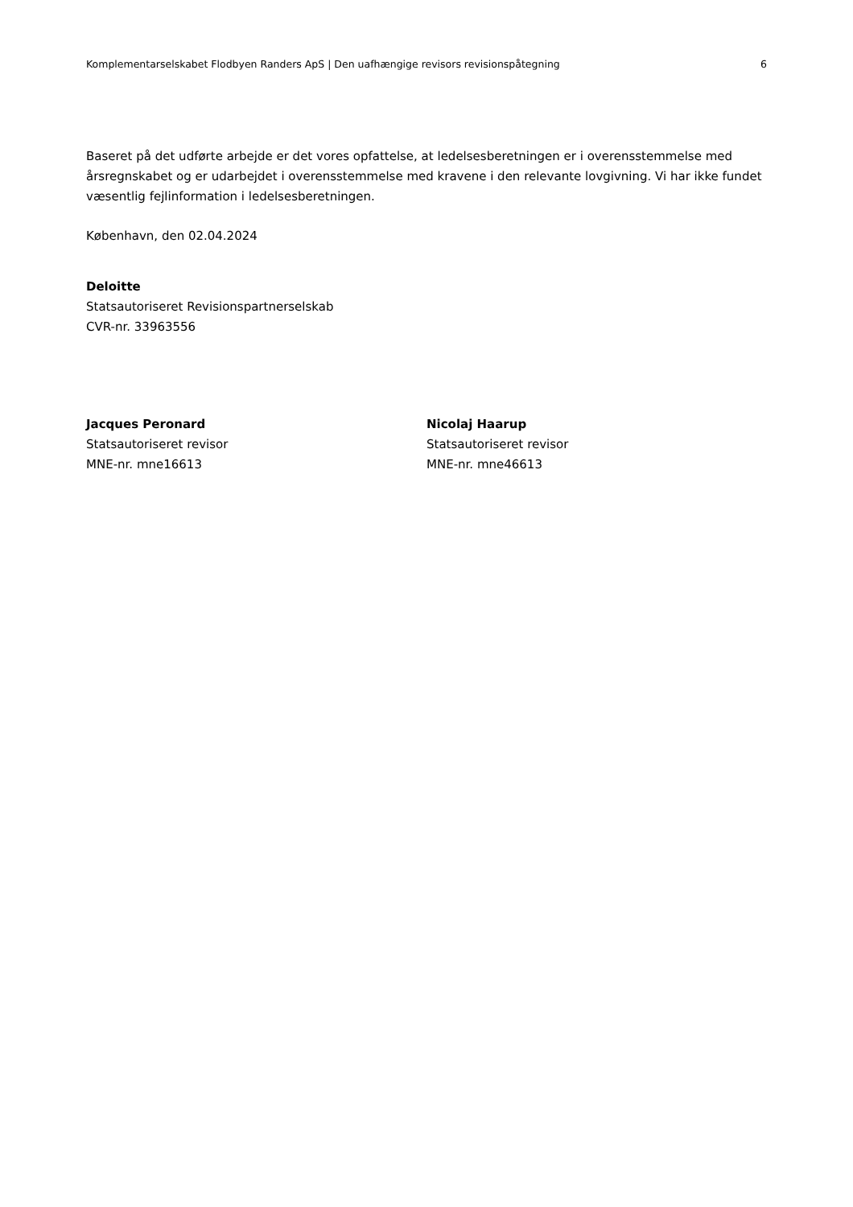Komplementarselskabet Flodbyen Randers ApS | Den uafhængige revisors revisionspåtegning 6
Baseret på det udførte arbejde er det vores opfattelse, at ledelsesberetningen er i overensstemmelse med årsregnskabet og er udarbejdet i overensstemmelse med kravene i den relevante lovgivning. Vi har ikke fundet væsentlig fejlinformation i ledelsesberetningen.
København, den 02.04.2024
Deloitte
Statsautoriseret Revisionspartnerselskab
CVR-nr. 33963556
Jacques Peronard
Statsautoriseret revisor
MNE-nr. mne16613
Nicolaj Haarup
Statsautoriseret revisor
MNE-nr. mne46613